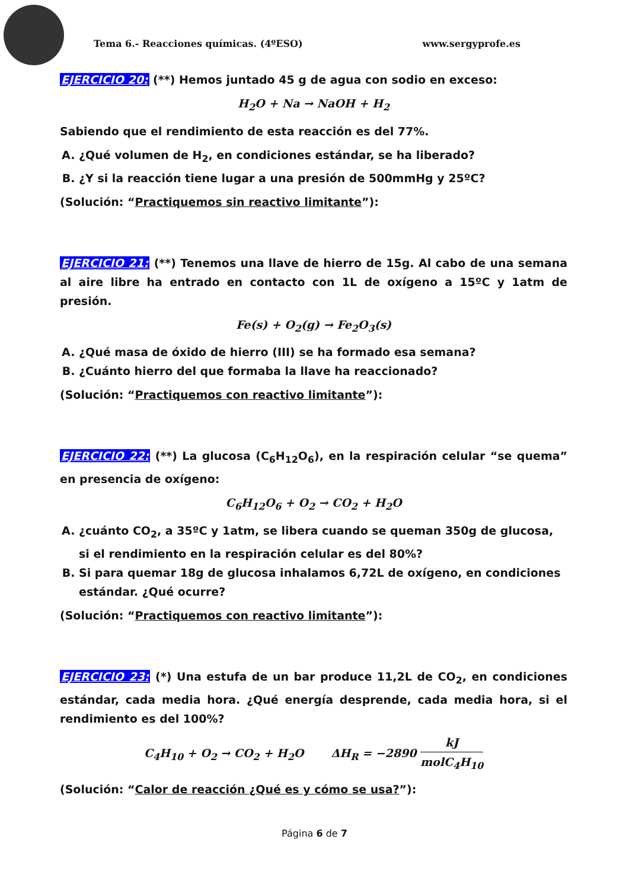Tema 6.- Reacciones químicas. (4ºESO) www.sergyprofe.es
EJERCICIO 20: (**) Hemos juntado 45 g de agua con sodio en exceso:
H<sub>2</sub>O + Na → NaOH + H<sub>2</sub>
Sabiendo que el rendimiento de esta reacción es del 77%.
A. ¿Qué volumen de H<sub>2</sub>, en condiciones estándar, se ha liberado?
B. ¿Y si la reacción tiene lugar a una presión de 500mmHg y 25ºC?
(Solución: “Practiquemos sin reactivo limitante”):
EJERCICIO 21: (**) Tenemos una llave de hierro de 15g. Al cabo de una semana al aire libre ha entrado en contacto con 1L de oxígeno a 15ºC y 1atm de presión.
Fe(s) + O<sub>2</sub>(g) → Fe<sub>2</sub>O<sub>3</sub>(s)
A. ¿Qué masa de óxido de hierro (III) se ha formado esa semana?
B. ¿Cuánto hierro del que formaba la llave ha reaccionado?
(Solución: “Practiquemos con reactivo limitante”):
EJERCICIO 22: (**) La glucosa (C<sub>6</sub>H<sub>12</sub>O<sub>6</sub>), en la respiración celular “se quema” en presencia de oxígeno:
C<sub>6</sub>H<sub>12</sub>O<sub>6</sub> + O<sub>2</sub> → CO<sub>2</sub> + H<sub>2</sub>O
A. ¿cuánto CO<sub>2</sub>, a 35ºC y 1atm, se libera cuando se queman 350g de glucosa, si el rendimiento en la respiración celular es del 80%?
B. Si para quemar 18g de glucosa inhalamos 6,72L de oxígeno, en condiciones estándar. ¿Qué ocurre?
(Solución: “Practiquemos con reactivo limitante”):
EJERCICIO 23: (*) Una estufa de un bar produce 11,2L de CO<sub>2</sub>, en condiciones estándar, cada media hora. ¿Qué energía desprende, cada media hora, si el rendimiento es del 100%?
C<sub>4</sub>H<sub>10</sub> + O<sub>2</sub> → CO<sub>2</sub> + H<sub>2</sub>O ΔH<sub>R</sub> = −2890 kJ molC<sub>4</sub>H<sub>10</sub>
(Solución: “Calor de reacción ¿Qué es y cómo se usa?”):
Página 6 de 7